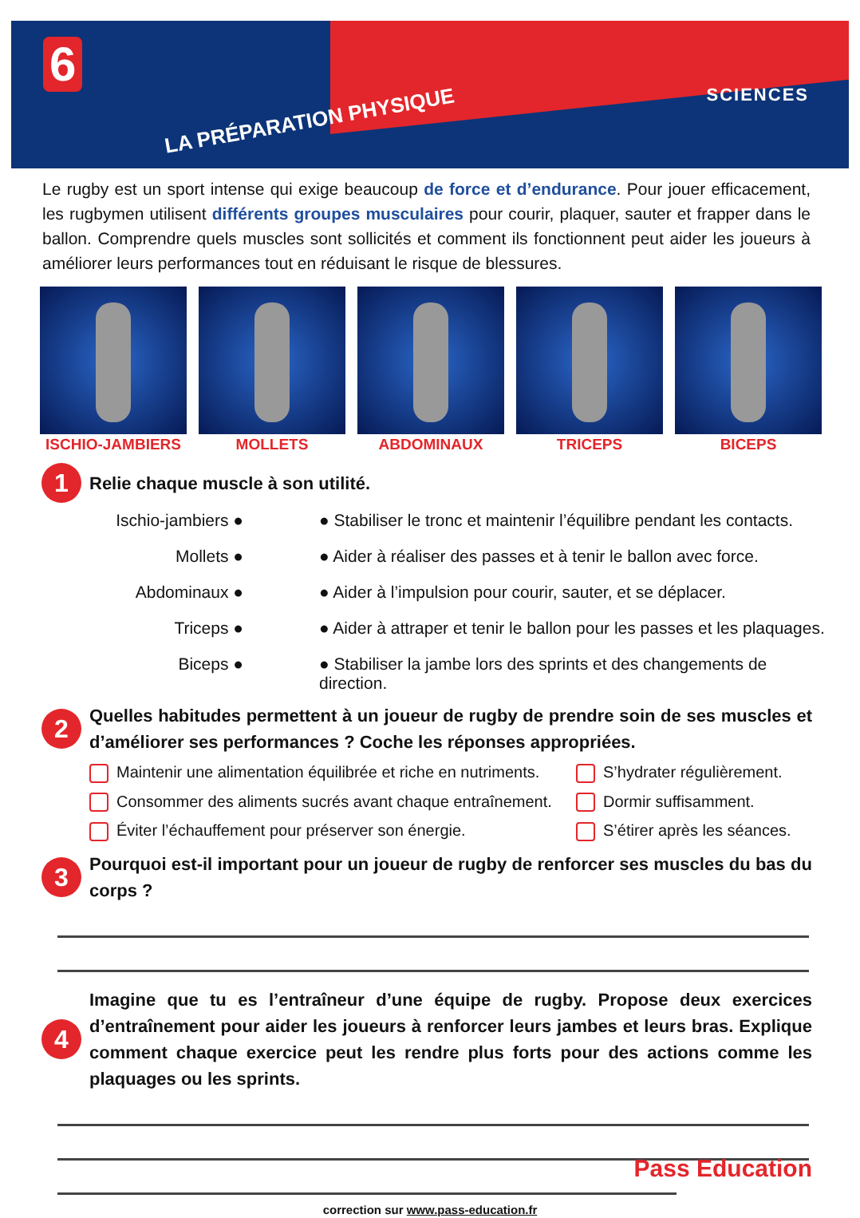6
LA PRÉPARATION PHYSIQUE
SCIENCES
Le rugby est un sport intense qui exige beaucoup de force et d’endurance. Pour jouer efficacement, les rugbymen utilisent différents groupes musculaires pour courir, plaquer, sauter et frapper dans le ballon. Comprendre quels muscles sont sollicités et comment ils fonctionnent peut aider les joueurs à améliorer leurs performances tout en réduisant le risque de blessures.
ISCHIO-JAMBIERS MOLLETS ABDOMINAUX TRICEPS BICEPS
1
Relie chaque muscle à son utilité.
Ischio-jambiers ●
● Stabiliser le tronc et maintenir l’équilibre pendant les contacts.
Mollets ●
● Aider à réaliser des passes et à tenir le ballon avec force.
Abdominaux ●
● Aider à l’impulsion pour courir, sauter, et se déplacer.
Triceps ●
● Aider à attraper et tenir le ballon pour les passes et les plaquages.
Biceps ●
● Stabiliser la jambe lors des sprints et des changements de direction.
2
Quelles habitudes permettent à un joueur de rugby de prendre soin de ses muscles et d’améliorer ses performances ? Coche les réponses appropriées.
Maintenir une alimentation équilibrée et riche en nutriments. S’hydrater régulièrement. Consommer des aliments sucrés avant chaque entraînement. Dormir suffisamment. Éviter l’échauffement pour préserver son énergie. S’étirer après les séances.
3
Pourquoi est-il important pour un joueur de rugby de renforcer ses muscles du bas du corps ?
4
Imagine que tu es l’entraîneur d’une équipe de rugby. Propose deux exercices d’entraînement pour aider les joueurs à renforcer leurs jambes et leurs bras. Explique comment chaque exercice peut les rendre plus forts pour des actions comme les plaquages ou les sprints.
correction sur www.pass-education.fr
Pass Education